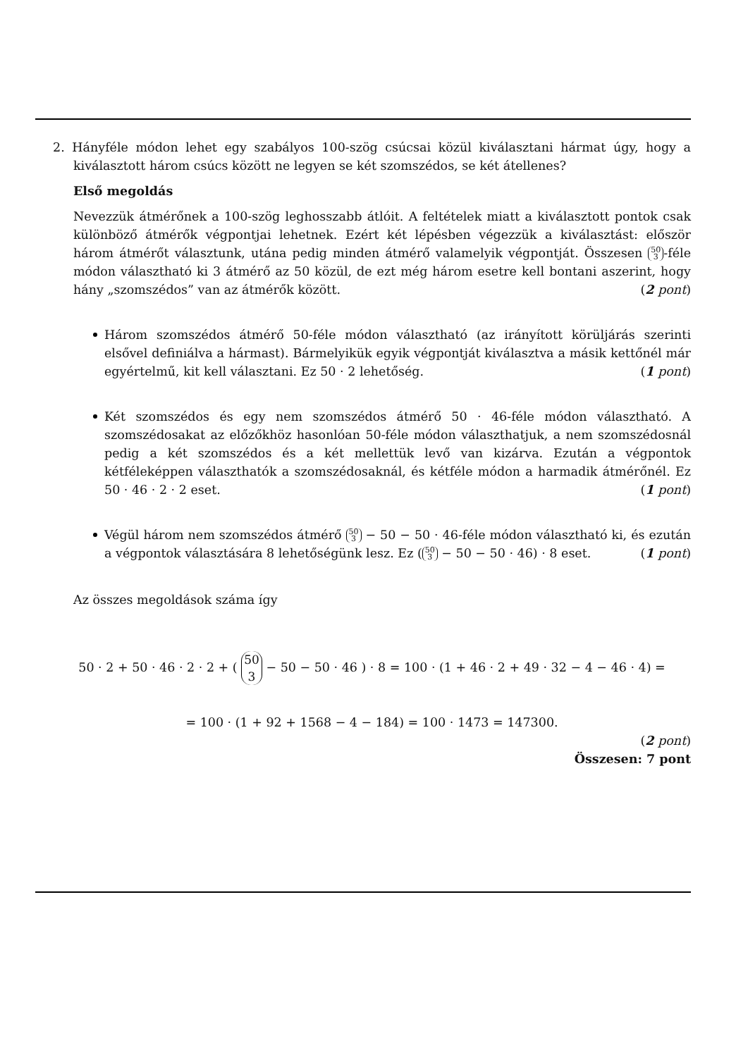2. Hányféle módon lehet egy szabályos 100-szög csúcsai közül kiválasztani hármat úgy, hogy a kiválasztott három csúcs között ne legyen se két szomszédos, se két átellenes?
Első megoldás
Nevezzük átmérőnek a 100-szög leghosszabb átlóit. A feltételek miatt a kiválasztott pontok csak különböző átmérők végpontjai lehetnek. Ezért két lépésben végezzük a kiválasztást: először három átmérőt választunk, utána pedig minden átmérő valamelyik végpontját. Összesen 50 3 -féle módon választható ki 3 átmérő az 50 közül, de ezt még három esetre kell bontani aszerint, hogy hány „szomszédos” van az átmérők között. (2 pont)
Három szomszédos átmérő 50-féle módon választható (az irányított körüljárás szerinti elsővel definiálva a hármast). Bármelyikük egyik végpontját kiválasztva a másik kettőnél már egyértelmű, kit kell választani. Ez 50 · 2 lehetőség. (1 pont)
Két szomszédos és egy nem szomszédos átmérő 50 · 46-féle módon választható. A szomszédosakat az előzőkhöz hasonlóan 50-féle módon választhatjuk, a nem szomszédosnál pedig a két szomszédos és a két mellettük levő van kizárva. Ezután a végpontok kétféleképpen választhatók a szomszédosaknál, és kétféle módon a harmadik átmérőnél. Ez 50 · 46 · 2 · 2 eset. (1 pont)
Végül három nem szomszédos átmérő 50 3 − 50 − 50 · 46-féle módon választható ki, és ezután a végpontok választására 8 lehetőségünk lesz. Ez (50 3 − 50 − 50 · 46) · 8 eset. (1 pont)
Az összes megoldások száma így
50 · 2 + 50 · 46 · 2 · 2 + ( 50 3 − 50 − 50 · 46 ) · 8 = 100 · (1 + 46 · 2 + 49 · 32 − 4 − 46 · 4) =
= 100 · (1 + 92 + 1568 − 4 − 184) = 100 · 1473 = 147300.
(2 pont)
Összesen: 7 pont